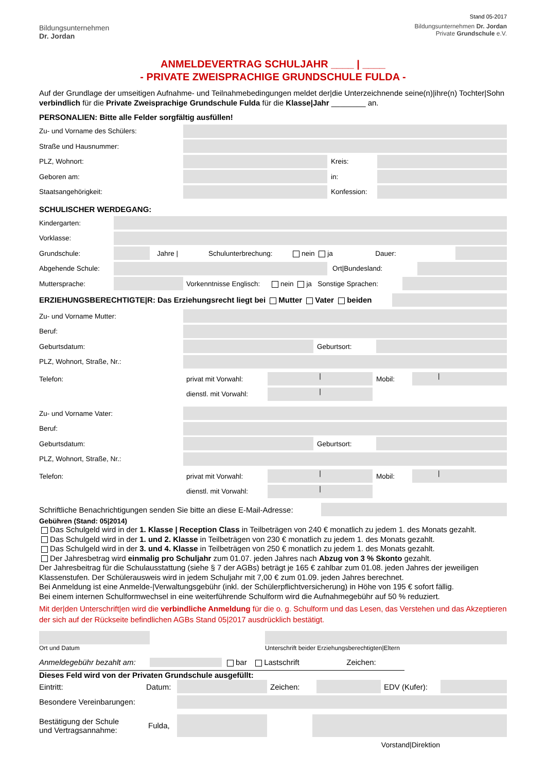Bildungsunternehmen
Dr. Jordan
Stand 05-2017
Bildungsunternehmen Dr. Jordan
Private Grundschule e.V.
ANMELDEVERTRAG SCHULJAHR ____ | ____
- PRIVATE ZWEISPRACHIGE GRUNDSCHULE FULDA -
Auf der Grundlage der umseitigen Aufnahme- und Teilnahmebedingungen meldet der|die Unterzeichnende seine(n)|ihre(n) Tochter|Sohn verbindlich für die Private Zweisprachige Grundschule Fulda für die Klasse|Jahr ________ an.
PERSONALIEN: Bitte alle Felder sorgfältig ausfüllen!
Zu- und Vorname des Schülers:
Straße und Hausnummer:
PLZ, Wohnort: Kreis:
Geboren am: in:
Staatsangehörigkeit: Konfession:
SCHULISCHER WERDEGANG:
Kindergarten:
Vorklasse:
Grundschule: Jahre | Schulunterbrechung: nein ja Dauer:
Abgehende Schule: Ort|Bundesland:
Muttersprache:
Vorkenntnisse Englisch: nein ja Sonstige Sprachen:
ERZIEHUNGSBERECHTIGTE|R: Das Erziehungsrecht liegt bei Mutter Vater beiden
Zu- und Vorname Mutter:
Beruf:
Geburtsdatum: Geburtsort:
PLZ, Wohnort, Straße, Nr.:
Telefon: privat mit Vorwahl:
|
Mobil:
|
dienstl. mit Vorwahl:
|
Zu- und Vorname Vater:
Beruf:
Geburtsdatum: Geburtsort:
PLZ, Wohnort, Straße, Nr.:
Telefon: privat mit Vorwahl:
|
Mobil:
|
dienstl. mit Vorwahl:
|
Schriftliche Benachrichtigungen senden Sie bitte an diese E-Mail-Adresse:
Gebühren (Stand: 05|2014)
Das Schulgeld wird in der 1. Klasse | Reception Class in Teilbeträgen von 240 € monatlich zu jedem 1. des Monats gezahlt.
Das Schulgeld wird in der 1. und 2. Klasse in Teilbeträgen von 230 € monatlich zu jedem 1. des Monats gezahlt.
Das Schulgeld wird in der 3. und 4. Klasse in Teilbeträgen von 250 € monatlich zu jedem 1. des Monats gezahlt.
Der Jahresbetrag wird einmalig pro Schuljahr zum 01.07. jeden Jahres nach Abzug von 3 % Skonto gezahlt.
Der Jahresbeitrag für die Schulausstattung (siehe § 7 der AGBs) beträgt je 165 € zahlbar zum 01.08. jeden Jahres der jeweiligen Klassenstufen. Der Schülerausweis wird in jedem Schuljahr mit 7,00 € zum 01.09. jeden Jahres berechnet.
Bei Anmeldung ist eine Anmelde-|Verwaltungsgebühr (inkl. der Schülerpflichtversicherung) in Höhe von 195 € sofort fällig.
Bei einem internen Schulformwechsel in eine weiterführende Schulform wird die Aufnahmegebühr auf 50 % reduziert.
Mit der|den Unterschrift|en wird die verbindliche Anmeldung für die o. g. Schulform und das Lesen, das Verstehen und das Akzeptieren der sich auf der Rückseite befindlichen AGBs Stand 05|2017 ausdrücklich bestätigt.
Ort und Datum Unterschrift beider Erziehungsberechtigten|Eltern
Anmeldegebühr bezahlt am:
bar Lastschrift Zeichen:
Dieses Feld wird von der Privaten Grundschule ausgefüllt:
Eintritt: Datum: Zeichen: EDV (Kufer):
Besondere Vereinbarungen:
Bestätigung der Schule
und Vertragsannahme: Fulda,
Vorstand|Direktion